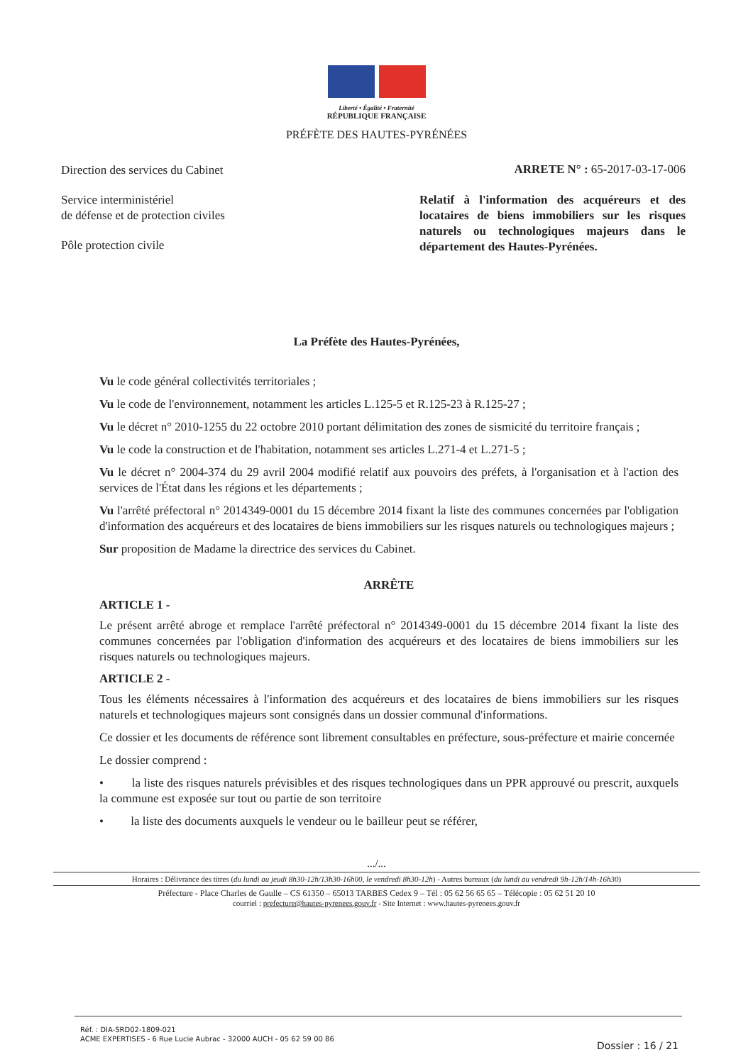Liberté • Égalité • Fraternité
RÉPUBLIQUE FRANÇAISE
PRÉFÈTE DES HAUTES-PYRÉNÉES
Direction des services du Cabinet
Service interministériel
de défense et de protection civiles
Pôle protection civile
ARRETE N° : 65-2017-03-17-006
Relatif à l'information des acquéreurs et des locataires de biens immobiliers sur les risques naturels ou technologiques majeurs dans le département des Hautes-Pyrénées.
La Préfète des Hautes-Pyrénées,
Vu le code général collectivités territoriales ;
Vu le code de l'environnement, notamment les articles L.125-5 et R.125-23 à R.125-27 ;
Vu le décret n° 2010-1255 du 22 octobre 2010 portant délimitation des zones de sismicité du territoire français ;
Vu le code la construction et de l'habitation, notamment ses articles L.271-4 et L.271-5 ;
Vu le décret n° 2004-374 du 29 avril 2004 modifié relatif aux pouvoirs des préfets, à l'organisation et à l'action des services de l'État dans les régions et les départements ;
Vu l'arrêté préfectoral n° 2014349-0001 du 15 décembre 2014 fixant la liste des communes concernées par l'obligation d'information des acquéreurs et des locataires de biens immobiliers sur les risques naturels ou technologiques majeurs ;
Sur proposition de Madame la directrice des services du Cabinet.
ARRÊTE
ARTICLE 1 -
Le présent arrêté abroge et remplace l'arrêté préfectoral n° 2014349-0001 du 15 décembre 2014 fixant la liste des communes concernées par l'obligation d'information des acquéreurs et des locataires de biens immobiliers sur les risques naturels ou technologiques majeurs.
ARTICLE 2 -
Tous les éléments nécessaires à l'information des acquéreurs et des locataires de biens immobiliers sur les risques naturels et technologiques majeurs sont consignés dans un dossier communal d'informations.
Ce dossier et les documents de référence sont librement consultables en préfecture, sous-préfecture et mairie concernée
Le dossier comprend :
• la liste des risques naturels prévisibles et des risques technologiques dans un PPR approuvé ou prescrit, auxquels la commune est exposée sur tout ou partie de son territoire
• la liste des documents auxquels le vendeur ou le bailleur peut se référer,
.../...
Horaires : Délivrance des titres (du lundi au jeudi 8h30-12h/13h30-16h00, le vendredi 8h30-12h) - Autres bureaux (du lundi au vendredi 9h-12h/14h-16h30)
Préfecture - Place Charles de Gaulle – CS 61350 – 65013 TARBES Cedex 9 – Tél : 05 62 56 65 65 – Télécopie : 05 62 51 20 10
courriel : prefecture@hautes-pyrenees.gouv.fr - Site Internet : www.hautes-pyrenees.gouv.fr
Réf. : DIA-SRD02-1809-021
ACME EXPERTISES - 6 Rue Lucie Aubrac - 32000 AUCH - 05 62 59 00 86
Dossier : 16 / 21